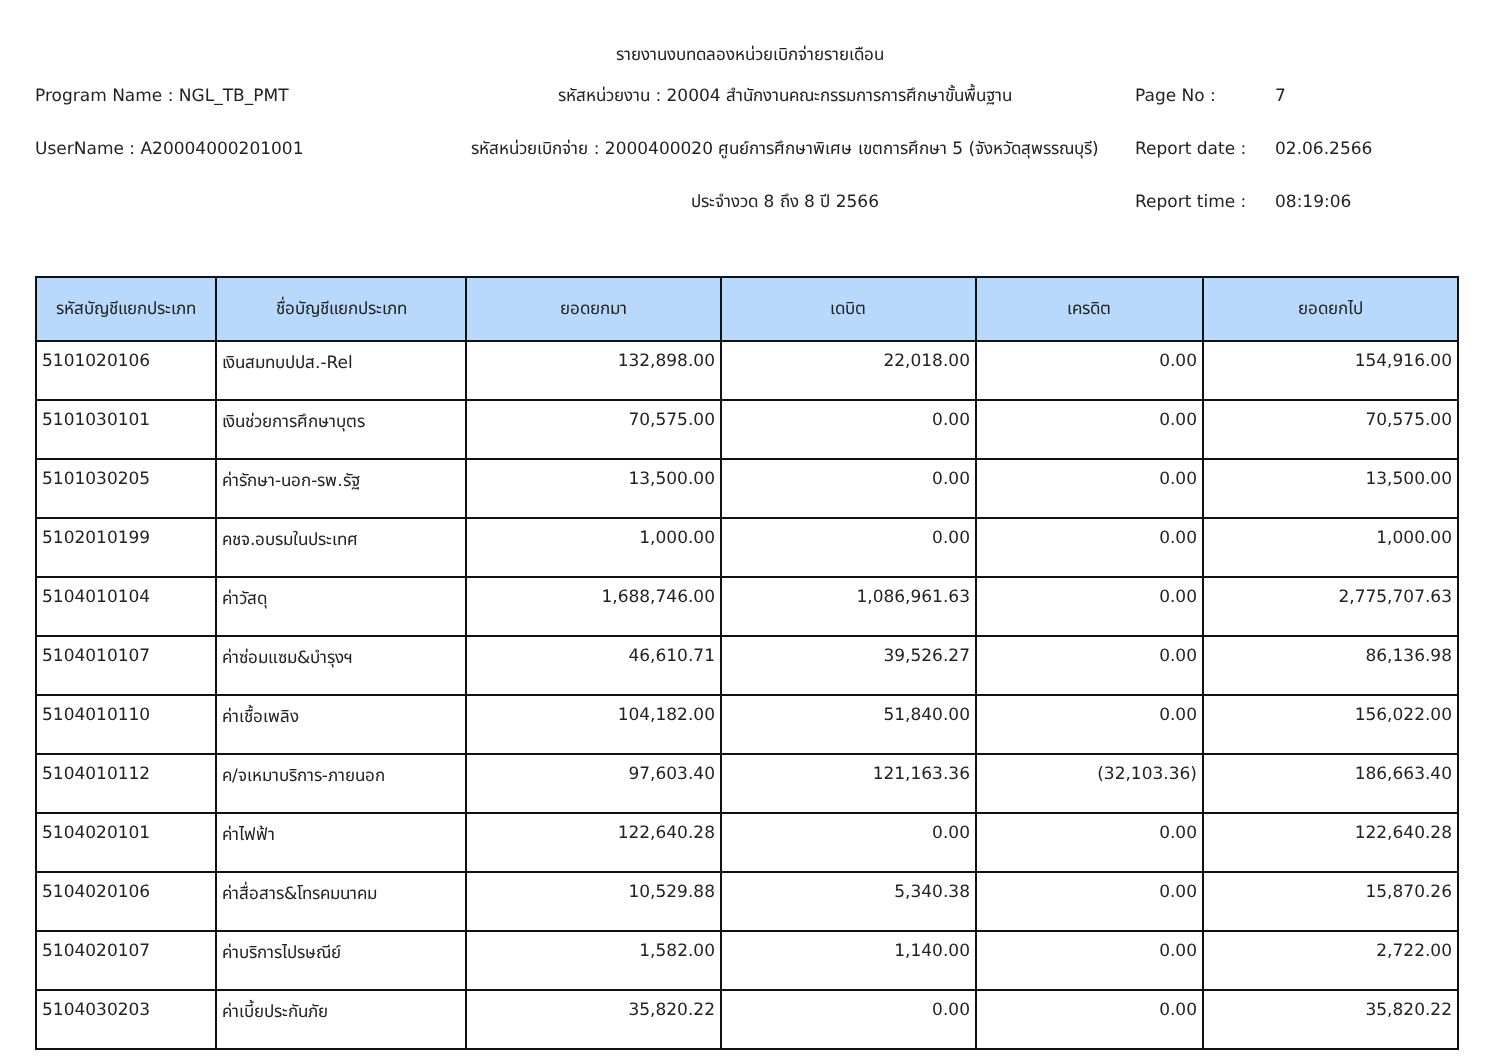รายงานงบทดลองหน่วยเบิกจ่ายรายเดือน
Program Name : NGL_TB_PMT
รหัสหน่วยงาน : 20004 สำนักงานคณะกรรมการการศึกษาขั้นพื้นฐาน
Page No :
7
UserName : A20004000201001
รหัสหน่วยเบิกจ่าย : 2000400020 ศูนย์การศึกษาพิเศษ เขตการศึกษา 5 (จังหวัดสุพรรณบุรี)
Report date :
02.06.2566
ประจำงวด 8 ถึง 8 ปี 2566
Report time :
08:19:06
| รหัสบัญชีแยกประเภท | ชื่อบัญชีแยกประเภท | ยอดยกมา | เดบิต | เครดิต | ยอดยกไป |
| --- | --- | --- | --- | --- | --- |
| 5101020106 | เงินสมทบปปส.-Rel | 132,898.00 | 22,018.00 | 0.00 | 154,916.00 |
| 5101030101 | เงินช่วยการศึกษาบุตร | 70,575.00 | 0.00 | 0.00 | 70,575.00 |
| 5101030205 | ค่ารักษา-นอก-รพ.รัฐ | 13,500.00 | 0.00 | 0.00 | 13,500.00 |
| 5102010199 | คชจ.อบรมในประเทศ | 1,000.00 | 0.00 | 0.00 | 1,000.00 |
| 5104010104 | ค่าวัสดุ | 1,688,746.00 | 1,086,961.63 | 0.00 | 2,775,707.63 |
| 5104010107 | ค่าซ่อมแซม&บำรุงฯ | 46,610.71 | 39,526.27 | 0.00 | 86,136.98 |
| 5104010110 | ค่าเชื้อเพลิง | 104,182.00 | 51,840.00 | 0.00 | 156,022.00 |
| 5104010112 | ค/จเหมาบริการ-ภายนอก | 97,603.40 | 121,163.36 | (32,103.36) | 186,663.40 |
| 5104020101 | ค่าไฟฟ้า | 122,640.28 | 0.00 | 0.00 | 122,640.28 |
| 5104020106 | ค่าสื่อสาร&โทรคมนาคม | 10,529.88 | 5,340.38 | 0.00 | 15,870.26 |
| 5104020107 | ค่าบริการไปรษณีย์ | 1,582.00 | 1,140.00 | 0.00 | 2,722.00 |
| 5104030203 | ค่าเบี้ยประกันภัย | 35,820.22 | 0.00 | 0.00 | 35,820.22 |